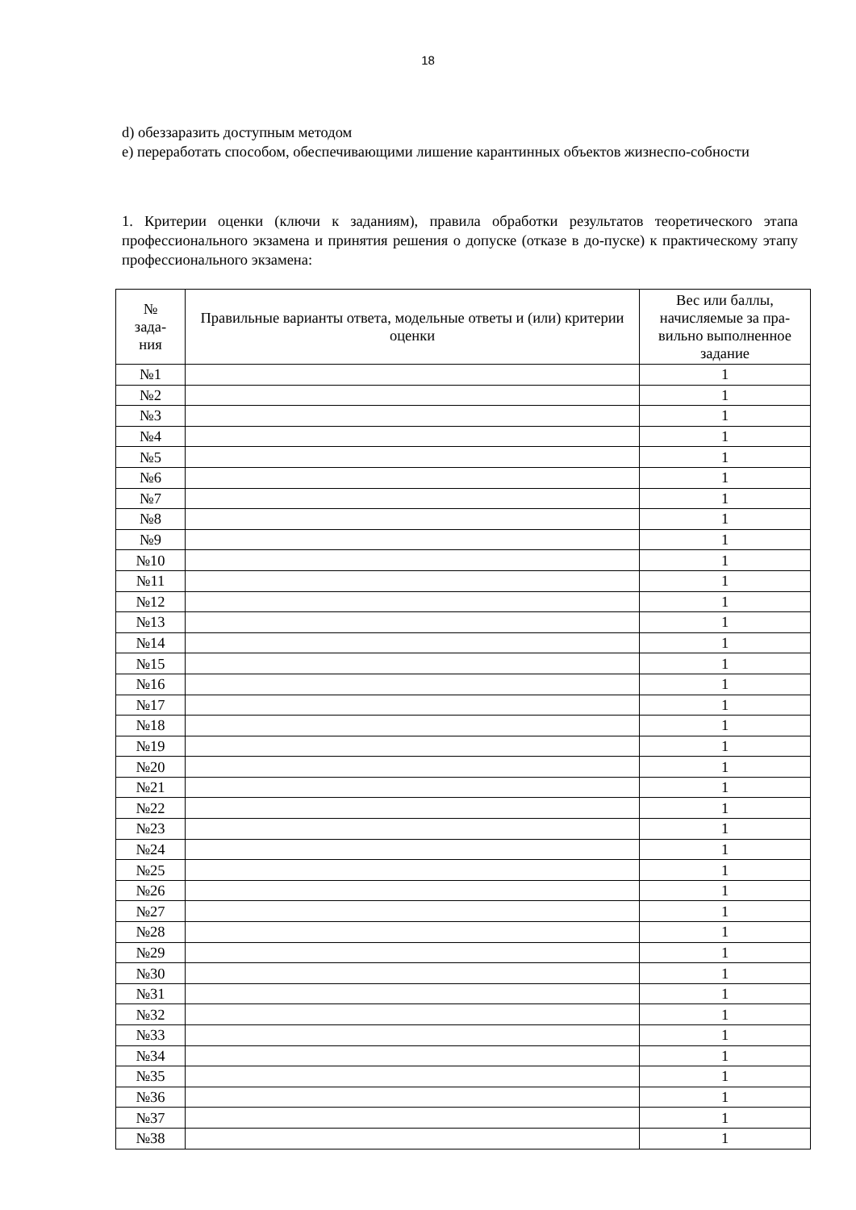18
d) обеззаразить доступным методом
e) переработать способом, обеспечивающими лишение карантинных объектов жизнеспо-собности
1. Критерии оценки (ключи к заданиям), правила обработки результатов теоретического этапа профессионального экзамена и принятия решения о допуске (отказе в до-пуске) к практическому этапу профессионального экзамена:
| № зада- ния | Правильные варианты ответа, модельные ответы и (или) критерии оценки | Вес или баллы, начисляемые за пра-вильно выполненное задание |
| --- | --- | --- |
| №1 | | 1 |
| №2 | | 1 |
| №3 | | 1 |
| №4 | | 1 |
| №5 | | 1 |
| №6 | | 1 |
| №7 | | 1 |
| №8 | | 1 |
| №9 | | 1 |
| №10 | | 1 |
| №11 | | 1 |
| №12 | | 1 |
| №13 | | 1 |
| №14 | | 1 |
| №15 | | 1 |
| №16 | | 1 |
| №17 | | 1 |
| №18 | | 1 |
| №19 | | 1 |
| №20 | | 1 |
| №21 | | 1 |
| №22 | | 1 |
| №23 | | 1 |
| №24 | | 1 |
| №25 | | 1 |
| №26 | | 1 |
| №27 | | 1 |
| №28 | | 1 |
| №29 | | 1 |
| №30 | | 1 |
| №31 | | 1 |
| №32 | | 1 |
| №33 | | 1 |
| №34 | | 1 |
| №35 | | 1 |
| №36 | | 1 |
| №37 | | 1 |
| №38 | | 1 |